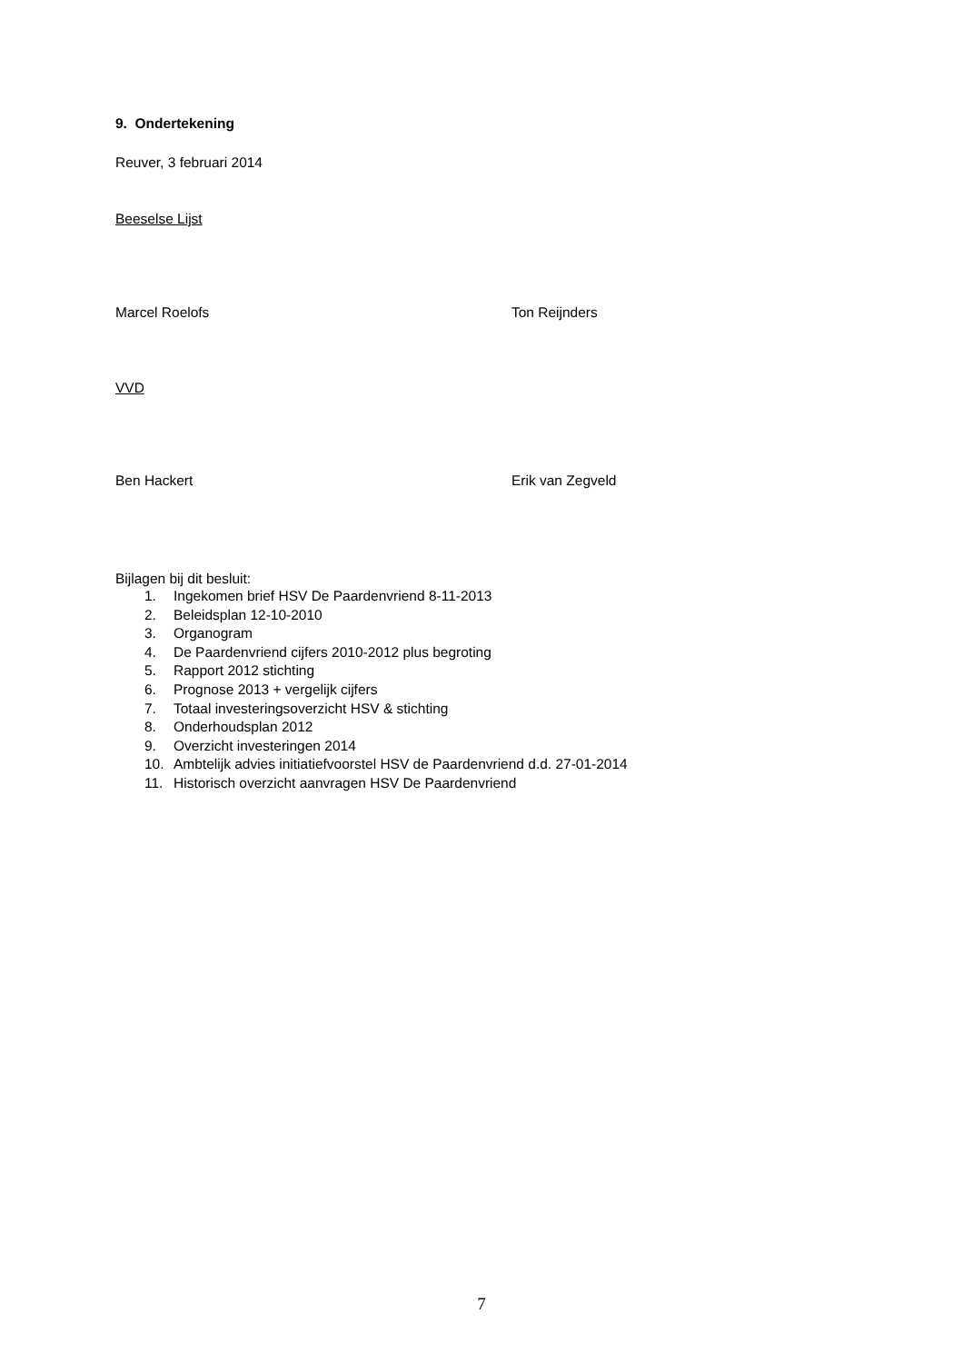9. Ondertekening
Reuver, 3 februari 2014
Beeselse Lijst
Marcel Roelofs Ton Reijnders
VVD
Ben Hackert Erik van Zegveld
Bijlagen bij dit besluit:
1. Ingekomen brief HSV De Paardenvriend 8-11-2013
2. Beleidsplan 12-10-2010
3. Organogram
4. De Paardenvriend cijfers 2010-2012 plus begroting
5. Rapport 2012 stichting
6. Prognose 2013 + vergelijk cijfers
7. Totaal investeringsoverzicht HSV & stichting
8. Onderhoudsplan 2012
9. Overzicht investeringen 2014
10. Ambtelijk advies initiatiefvoorstel HSV de Paardenvriend d.d. 27-01-2014
11. Historisch overzicht aanvragen HSV De Paardenvriend
7